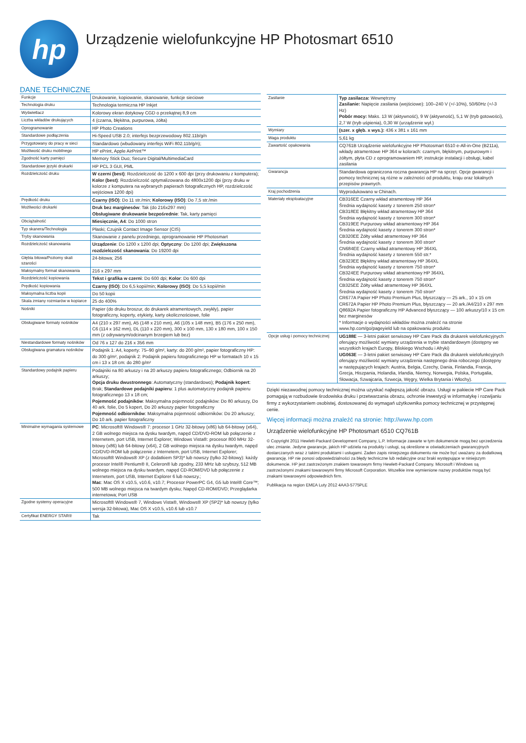hp
Urządzenie wielofunkcyjne HP Photosmart 6510
DANE TECHNICZNE
| Funkcje | Drukowanie, kopiowanie, skanowanie, funkcje sieciowe |
| Technologia druku | Technologia termiczna HP Inkjet |
| Wyświetlacz | Kolorowy ekran dotykowy CGD o przekątnej 8,9 cm |
| Liczba wkładów drukujących | 4 (czarna, błękitna, purpurowa, żółta) |
| Oprogramowanie | HP Photo Creations |
| Standardowe podłączenia | Hi-Speed USB 2.0; interfejs bezprzewodowy 802.11b/g/n |
| Przygotowany do pracy w sieci | Standardowo (wbudowany interfejs WiFi 802.11b/g/n); |
| Możliwość druku mobilnego | HP ePrint, Apple AirPrint™ |
| Zgodność karty pamięci | Memory Stick Duo; Secure Digital/MultimediaCard |
| Standardowe języki drukarki | HP PCL 3 GUI, PML |
| Rozdzielczość druku | W czerni (best) : Rozdzielczość do 1200 x 600 dpi (przy drukowaniu z komputera); Kolor (best) : Rozdzielczość optymalizowana do 4800x1200 dpi (przy druku w kolorze z komputera na wybranych papierach fotograficznych HP, rozdzielczość wejściowa 1200 dpi) |
| Prędkość druku | Czarny (ISO) : Do 11 str./min; Kolorowy (ISO) : Do 7,5 str./min |
| Możliwości drukarki | Druk bez marginesów : Tak (do 216x297 mm) Obsługiwane drukowanie bezpośrednie : Tak, karty pamięci |
| Obciążalność | Miesięcznie, A4 : Do 1000 stron |
| Typ skanera/Technologia | Płaski; Czujnik Contact Image Sensor (CIS) |
| Tryby skanowania | Skanowanie z panelu przedniego, oprogramowanie HP Photosmart |
| Rozdzielczość skanowania | Urządzenie : Do 1200 x 1200 dpi; Optyczny : Do 1200 dpi; Zwiększona rozdzielczość skanowania : Do 19200 dpi |
| Głębia bitowa/Poziomy skali szarości | 24-bitowa; 256 |
| Maksymalny format skanowania | 216 x 297 mm |
| Rozdzielczość kopiowania | Tekst i grafika w czerni : Do 600 dpi; Kolor : Do 600 dpi |
| Prędkość kopiowania | Czarny (ISO) : Do 6,5 kopii/min; Kolorowy (ISO) : Do 5,5 kopii/min |
| Maksymalna liczba kopii | Do 50 kopii |
| Skala zmiany rozmiarów w kopiarce | 25 do 400% |
| Nośniki | Papier (do druku broszur, do drukarek atramentowych, zwykły), papier fotograficzny, koperty, etykiety, karty okolicznościowe, folie |
| Obsługiwane formaty nośników | A4 (210 x 297 mm), A5 (148 x 210 mm), A6 (105 x 148 mm), B5 (176 x 250 mm), C6 (114 x 162 mm), DL (110 x 220 mm), 300 x 100 mm, 130 x 180 mm, 100 x 150 mm (z odrywanym/odcinanym brzegiem lub bez) |
| Niestandardowe formaty nośników | Od 76 x 127 do 216 x 356 mm |
| Obsługiwana gramatura nośników | Podajnik 1: A4, koperty: 75–90 g/m², karty: do 200 g/m², papier fotograficzny HP: do 300 g/m², podajnik 2: Podajnik papieru fotograficznego HP w formatach 10 x 15 cm i 13 x 18 cm: do 280 g/m² |
| Standardowy podajnik papieru | Podajniki na 80 arkuszy i na 20 arkuszy papieru fotograficznego; Odbiornik na 20 arkuszy; Opcja druku dwustronnego : Automatyczny (standardowo); Podajnik kopert : Brak; Standardowe podajniki papieru : 1 plus automatyczny podajnik papieru fotograficznego 13 x 18 cm; Pojemność podajników : Maksymalna pojemność podajników: Do 80 arkuszy, Do 40 ark. folie, Do 5 kopert, Do 20 arkuszy papier fotograficzny Pojemność odbiorników : Maksymalna pojemność odbiorników: Do 20 arkuszy; Do 10 ark. papier fotograficzny |
| Minimalne wymagania systemowe | PC : Microsoft® Windows® 7: procesor 1 GHz 32-bitowy (x86) lub 64-bitowy (x64), 2 GB wolnego miejsca na dysku twardym, napęd CD/DVD-ROM lub połączenie z Internetem, port USB, Internet Explorer; Windows Vista®: procesor 800 MHz 32-bitowy (x86) lub 64-bitowy (x64), 2 GB wolnego miejsca na dysku twardym, napęd CD/DVD-ROM lub połączenie z Internetem, port USB, Internet Explorer; Microsoft® Windows® XP (z dodatkiem SP3)* lub nowszy (tylko 32-bitowy): każdy procesor Intel® Pentium® II, Celeron® lub zgodny, 233 MHz lub szybszy, 512 MB wolnego miejsca na dysku twardym, napęd CD-ROM/DVD lub połączenie z Internetem, port USB, Internet Explorer 6 lub nowszy.; Mac : Mac OS X v10.5, v10.6, v10.7; Procesor PowerPC G4, G5 lub Intel® Core™; 500 MB wolnego miejsca na twardym dysku; Napęd CD-ROM/DVD; Przeglądarka internetowa; Port USB |
| Zgodne systemy operacyjne | Microsoft® Windows® 7, Windows Vista®, Windows® XP (SP2)* lub nowszy (tylko wersja 32-bitowa), Mac OS X v10.5, v10.6 lub v10.7 |
| Certyfikat ENERGY STAR® | Tak |
| Zasilanie | Typ zasilacza: Wewnętrzny Zasilanie: Napięcie zasilania (wejściowe): 100–240 V (+/-10%), 50/60Hz (+/-3 Hz) Pobór mocy: Maks. 13 W (aktywność), 9 W (aktywność), 5,1 W (tryb gotowości), 2,7 W (tryb uśpienia), 0,30 W (urządzenie wył.) |
| Wymiary | (szer. x głęb. x wys.): 436 x 381 x 161 mm |
| Waga produktu | 5,61 kg |
| Zawartość opakowania | CQ761B Urządzenie wielofunkcyjne HP Photosmart 6510 e-All-in-One (B211a), wkłady atramentowe HP 364 w kolorach: czarnym, błękitnym, purpurowym i żółtym, płyta CD z oprogramowaniem HP, instrukcje instalacji i obsługi, kabel zasilania |
| Gwarancja | Standardowa ograniczona roczna gwarancja HP na sprzęt. Opcje gwarancji i pomocy technicznej są różne w zależności od produktu, kraju oraz lokalnych przepisów prawnych. |
| Kraj pochodzenia | Wyprodukowano w Chinach. |
| Materiały eksploatacyjne | CB316EE Czarny wkład atramentowy HP 364 Średnia wydajność kasety z tonerem 250 stron* CB318EE Błękitny wkład atramentowy HP 364 Średnia wydajność kasety z tonerem 300 stron* CB319EE Purpurowy wkład atramentowy HP 364 Średnia wydajność kasety z tonerem 300 stron* CB320EE Żółty wkład atramentowy HP 364 Średnia wydajność kasety z tonerem 300 stron* CN684EE Czarny wkład atramentowy HP 364XL Średnia wydajność kasety z tonerem 550 str.* CB323EE Błękitny wkład atramentowy HP 364XL Średnia wydajność kasety z tonerem 750 stron* CB324EE Purpurowy wkład atramentowy HP 364XL Średnia wydajność kasety z tonerem 750 stron* CB325EE Żółty wkład atramentowy HP 364XL Średnia wydajność kasety z tonerem 750 stron* CR677A Papier HP Photo Premium Plus, błyszczący — 25 ark., 10 x 15 cm CR672A Papier HP Photo Premium Plus, błyszczący — 20 ark./A4/210 x 297 mm Q8692A Papier fotograficzny HP Advanced błyszczący — 100 arkuszy/10 x 15 cm bez marginesów * Informacje o wydajności wkładów można znaleźć na stronie www.hp.com/go/pageyield lub na opakowaniu produktu |
| Opcje usług i pomocy technicznej | UG188E — 3-letni pakiet serwisowy HP Care Pack dla drukarek wielofunkcyjnych oferujący możliwość wymiany urządzenia w trybie standardowym (dostępny we wszystkich krajach Europy, Bliskiego Wschodu i Afryki) UG063E — 3-letni pakiet serwisowy HP Care Pack dla drukarek wielofunkcyjnych oferujący możliwość wymiany urządzenia następnego dnia roboczego (dostępny w następujących krajach: Austria, Belgia, Czechy, Dania, Finlandia, Francja, Grecja, Hiszpania, Holandia, Irlandia, Niemcy, Norwegia, Polska, Portugalia, Słowacja, Szwajcaria, Szwecja, Węgry, Wielka Brytania i Włochy). |
Dzięki niezawodnej pomocy technicznej można uzyskać najlepszą jakość obrazu. Usługi w pakiecie HP Care Pack pomagają w rozbudowie środowiska druku i przetwarzania obrazu, ochronie inwestycji w informatykę i rozwijaniu firmy z wykorzystaniem osobistej, dostosowanej do wymagań użytkownika pomocy technicznej w przystępnej cenie.
Więcej informacji można znaleźć na stronie: http://www.hp.com
Urządzenie wielofunkcyjne HP Photosmart 6510 CQ761B
© Copyright 2011 Hewlett-Packard Development Company, L.P. Informacje zawarte w tym dokumencie mogą bez uprzedzenia ulec zmianie. Jedyne gwarancje, jakich HP udziela na produkty i usługi, są określone w oświadczeniach gwarancyjnych dostarczanych wraz z takimi produktami i usługami. Żaden zapis niniejszego dokumentu nie może być uważany za dodatkową gwarancję. HP nie ponosi odpowiedzialności za błędy techniczne lub redakcyjne oraz braki występujące w niniejszym dokumencie. HP jest zastrzeżonym znakiem towarowym firmy Hewlett-Packard Company. Microsoft i Windows są zastrzeżonymi znakami towarowymi firmy Microsoft Corporation. Wszelkie inne wymienione nazwy produktów mogą być znakami towarowymi odpowiednich firm.
Publikacja na region EMEA Luty 2012 4AA3-5775PLE